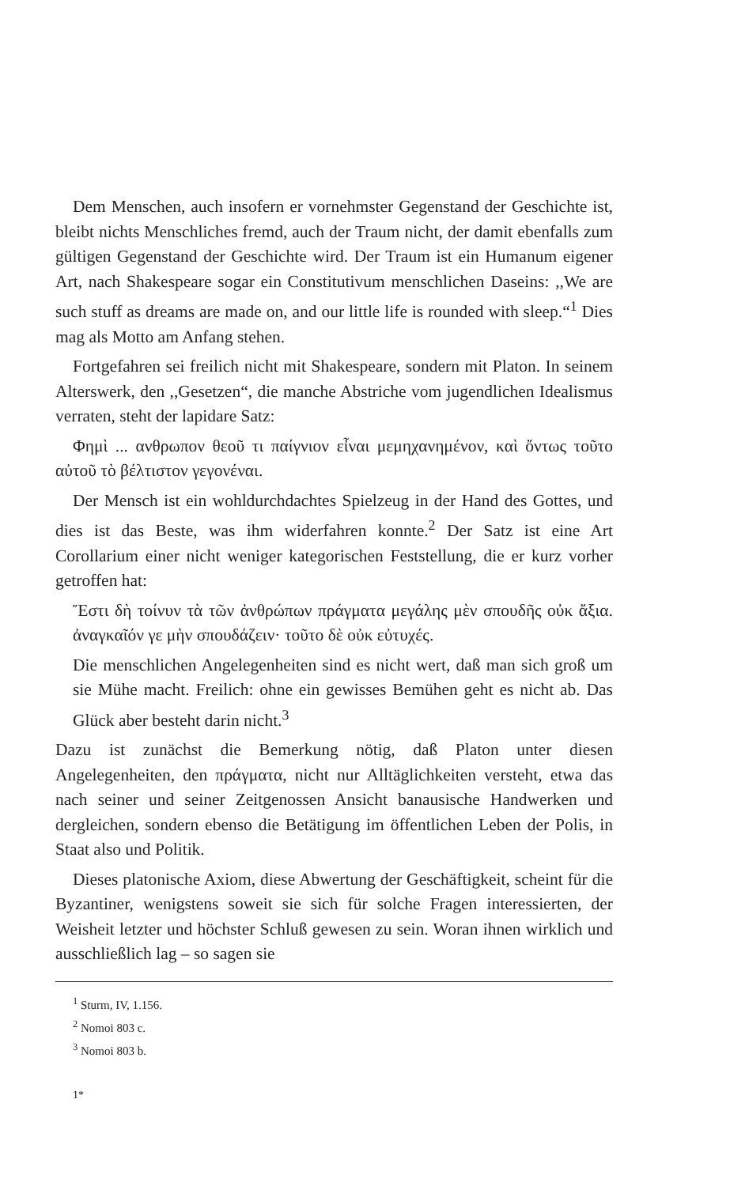Dem Menschen, auch insofern er vornehmster Gegenstand der Geschichte ist, bleibt nichts Menschliches fremd, auch der Traum nicht, der damit ebenfalls zum gültigen Gegenstand der Geschichte wird. Der Traum ist ein Humanum eigener Art, nach Shakespeare sogar ein Constitutivum menschlichen Daseins: ,,We are such stuff as dreams are made on, and our little life is rounded with sleep.“<sup>1</sup> Dies mag als Motto am Anfang stehen.
Fortgefahren sei freilich nicht mit Shakespeare, sondern mit Platon. In seinem Alterswerk, den ,,Gesetzen“, die manche Abstriche vom jugendlichen Idealismus verraten, steht der lapidare Satz:
Φημὶ ... ανθρωπον θεοῦ τι παίγνιον εἶναι μεμηχανημένον, καὶ ὄντως τοῦτο αὐτοῦ τὸ βέλτιστον γεγονέναι.
Der Mensch ist ein wohldurchdachtes Spielzeug in der Hand des Gottes, und dies ist das Beste, was ihm widerfahren konnte.<sup>2</sup> Der Satz ist eine Art Corollarium einer nicht weniger kategorischen Feststellung, die er kurz vorher getroffen hat:
Ἔστι δὴ τοίνυν τὰ τῶν ἀνθρώπων πράγματα μεγάλης μὲν σπουδῆς οὐκ ἄξια. ἀναγκαῖόν γε μὴν σπουδάζειν· τοῦτο δὲ οὐκ εὐτυχές.
Die menschlichen Angelegenheiten sind es nicht wert, daß man sich groß um sie Mühe macht. Freilich: ohne ein gewisses Bemühen geht es nicht ab. Das Glück aber besteht darin nicht.<sup>3</sup>
Dazu ist zunächst die Bemerkung nötig, daß Platon unter diesen Angelegenheiten, den πράγματα, nicht nur Alltäglichkeiten versteht, etwa das nach seiner und seiner Zeitgenossen Ansicht banausische Handwerken und dergleichen, sondern ebenso die Betätigung im öffentlichen Leben der Polis, in Staat also und Politik.
Dieses platonische Axiom, diese Abwertung der Geschäftigkeit, scheint für die Byzantiner, wenigstens soweit sie sich für solche Fragen interessierten, der Weisheit letzter und höchster Schluß gewesen zu sein. Woran ihnen wirklich und ausschließlich lag – so sagen sie
<sup>1</sup> Sturm, IV, 1.156.
<sup>2</sup> Nomoi 803 c.
<sup>3</sup> Nomoi 803 b.
1*